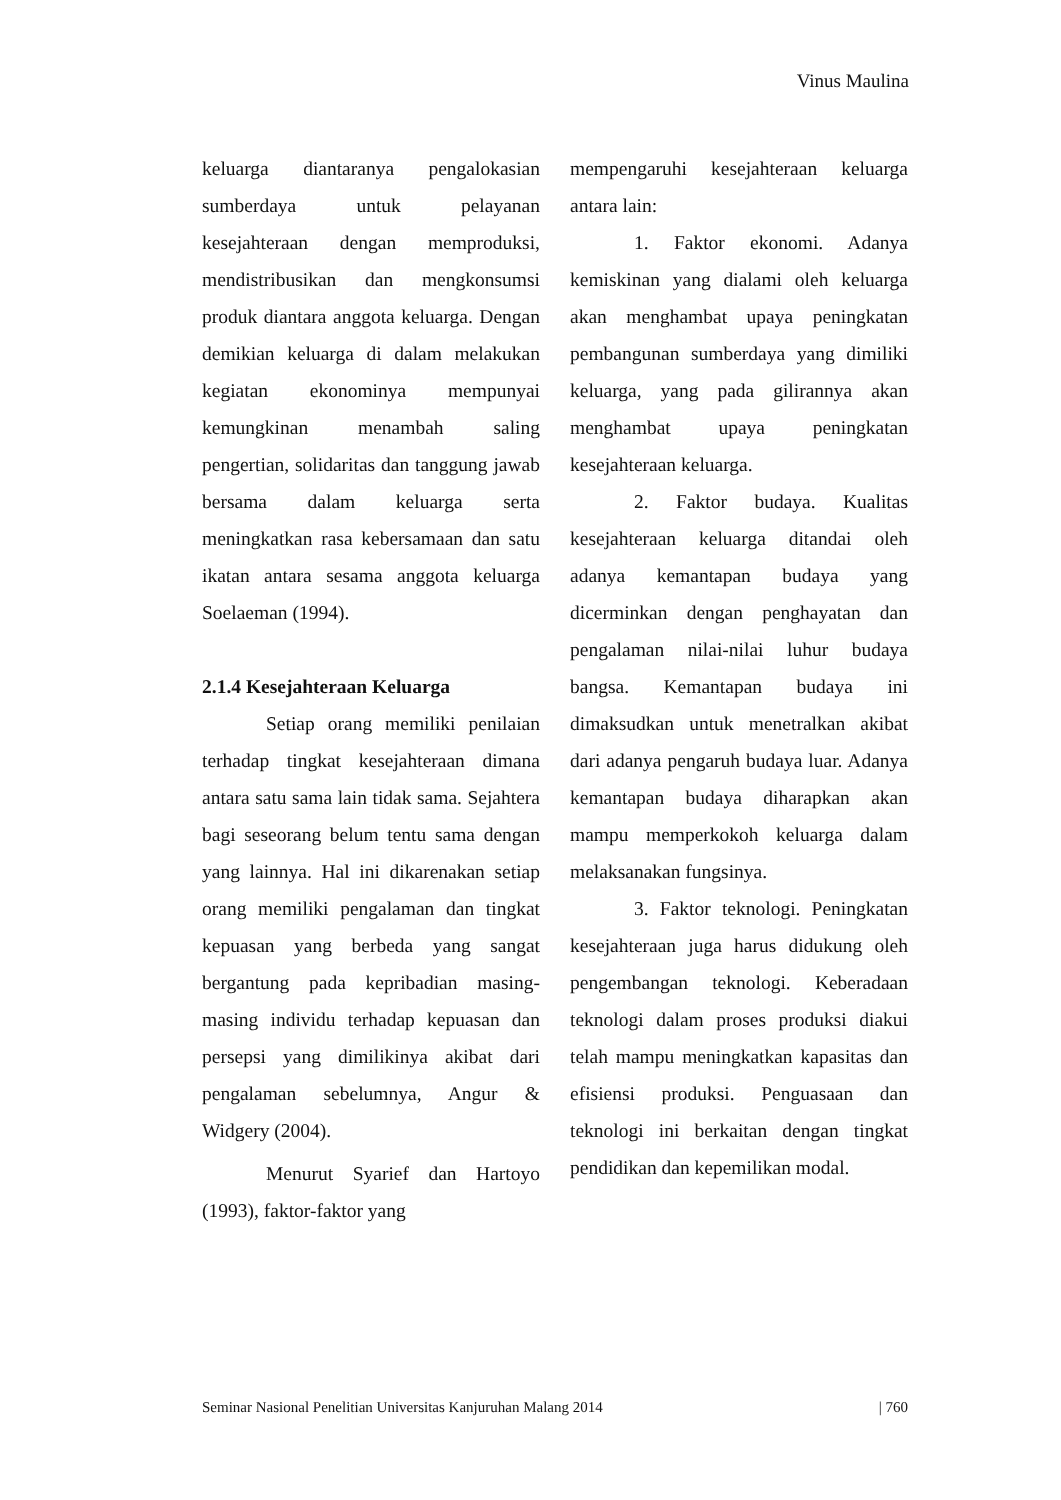Vinus Maulina
keluarga diantaranya pengalokasian sumberdaya untuk pelayanan kesejahteraan dengan memproduksi, mendistribusikan dan mengkonsumsi produk diantara anggota keluarga. Dengan demikian keluarga di dalam melakukan kegiatan ekonominya mempunyai kemungkinan menambah saling pengertian, solidaritas dan tanggung jawab bersama dalam keluarga serta meningkatkan rasa kebersamaan dan satu ikatan antara sesama anggota keluarga Soelaeman (1994).
2.1.4 Kesejahteraan Keluarga
Setiap orang memiliki penilaian terhadap tingkat kesejahteraan dimana antara satu sama lain tidak sama. Sejahtera bagi seseorang belum tentu sama dengan yang lainnya. Hal ini dikarenakan setiap orang memiliki pengalaman dan tingkat kepuasan yang berbeda yang sangat bergantung pada kepribadian masing- masing individu terhadap kepuasan dan persepsi yang dimilikinya akibat dari pengalaman sebelumnya, Angur & Widgery (2004).
Menurut Syarief dan Hartoyo (1993), faktor-faktor yang
mempengaruhi kesejahteraan keluarga antara lain:
1. Faktor ekonomi. Adanya kemiskinan yang dialami oleh keluarga akan menghambat upaya peningkatan pembangunan sumberdaya yang dimiliki keluarga, yang pada gilirannya akan menghambat upaya peningkatan kesejahteraan keluarga.
2. Faktor budaya. Kualitas kesejahteraan keluarga ditandai oleh adanya kemantapan budaya yang dicerminkan dengan penghayatan dan pengalaman nilai-nilai luhur budaya bangsa. Kemantapan budaya ini dimaksudkan untuk menetralkan akibat dari adanya pengaruh budaya luar. Adanya kemantapan budaya diharapkan akan mampu memperkokoh keluarga dalam melaksanakan fungsinya.
3. Faktor teknologi. Peningkatan kesejahteraan juga harus didukung oleh pengembangan teknologi. Keberadaan teknologi dalam proses produksi diakui telah mampu meningkatkan kapasitas dan efisiensi produksi. Penguasaan dan teknologi ini berkaitan dengan tingkat pendidikan dan kepemilikan modal.
Seminar Nasional Penelitian Universitas Kanjuruhan Malang 2014 | 760